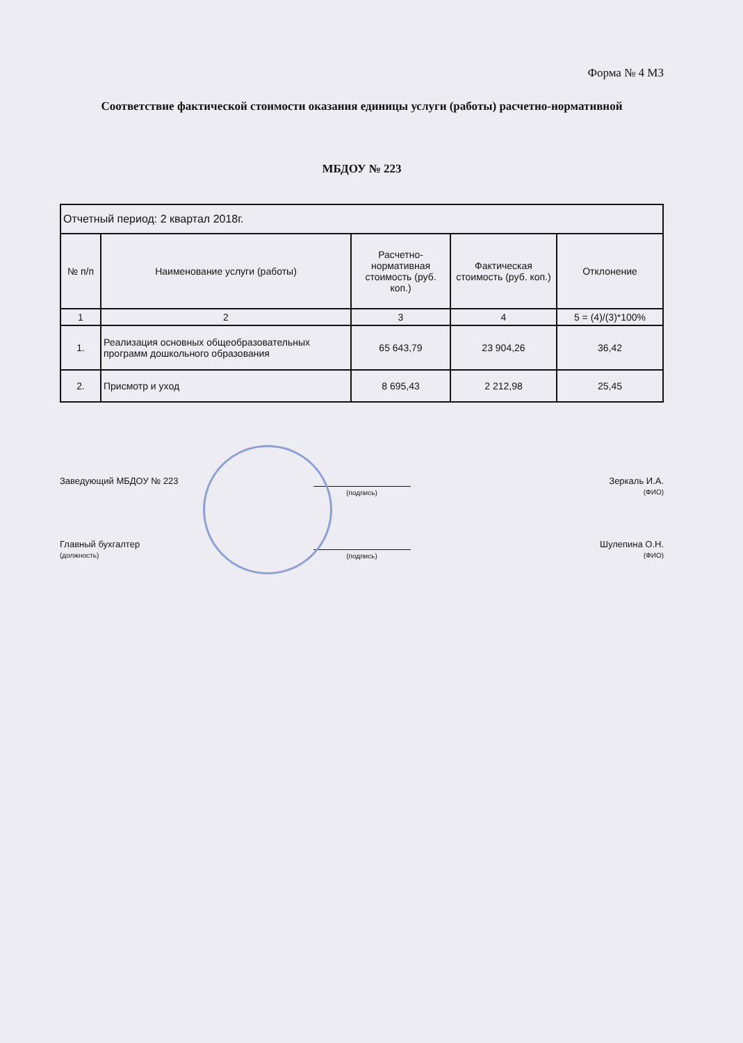Форма № 4 МЗ
Соответствие фактической стоимости оказания единицы услуги (работы) расчетно-нормативной
МБДОУ № 223
| Отчетный период: 2 квартал 2018г. | | | | |
| № п/п | Наименование услуги (работы) | Расчетно-нормативная стоимость (руб. коп.) | Фактическая стоимость (руб. коп.) | Отклонение |
| 1 | 2 | 3 | 4 | 5 = (4)/(3)*100% |
| 1. | Реализация основных общеобразовательных программ дошкольного образования | 65 643,79 | 23 904,26 | 36,42 |
| 2. | Присмотр и уход | 8 695,43 | 2 212,98 | 25,45 |
Заведующий МБДОУ № 223
(подпись)
Зеркаль И.А.
(ФИО)
Главный бухгалтер
(должность)
(подпись)
Шулепина О.Н.
(ФИО)